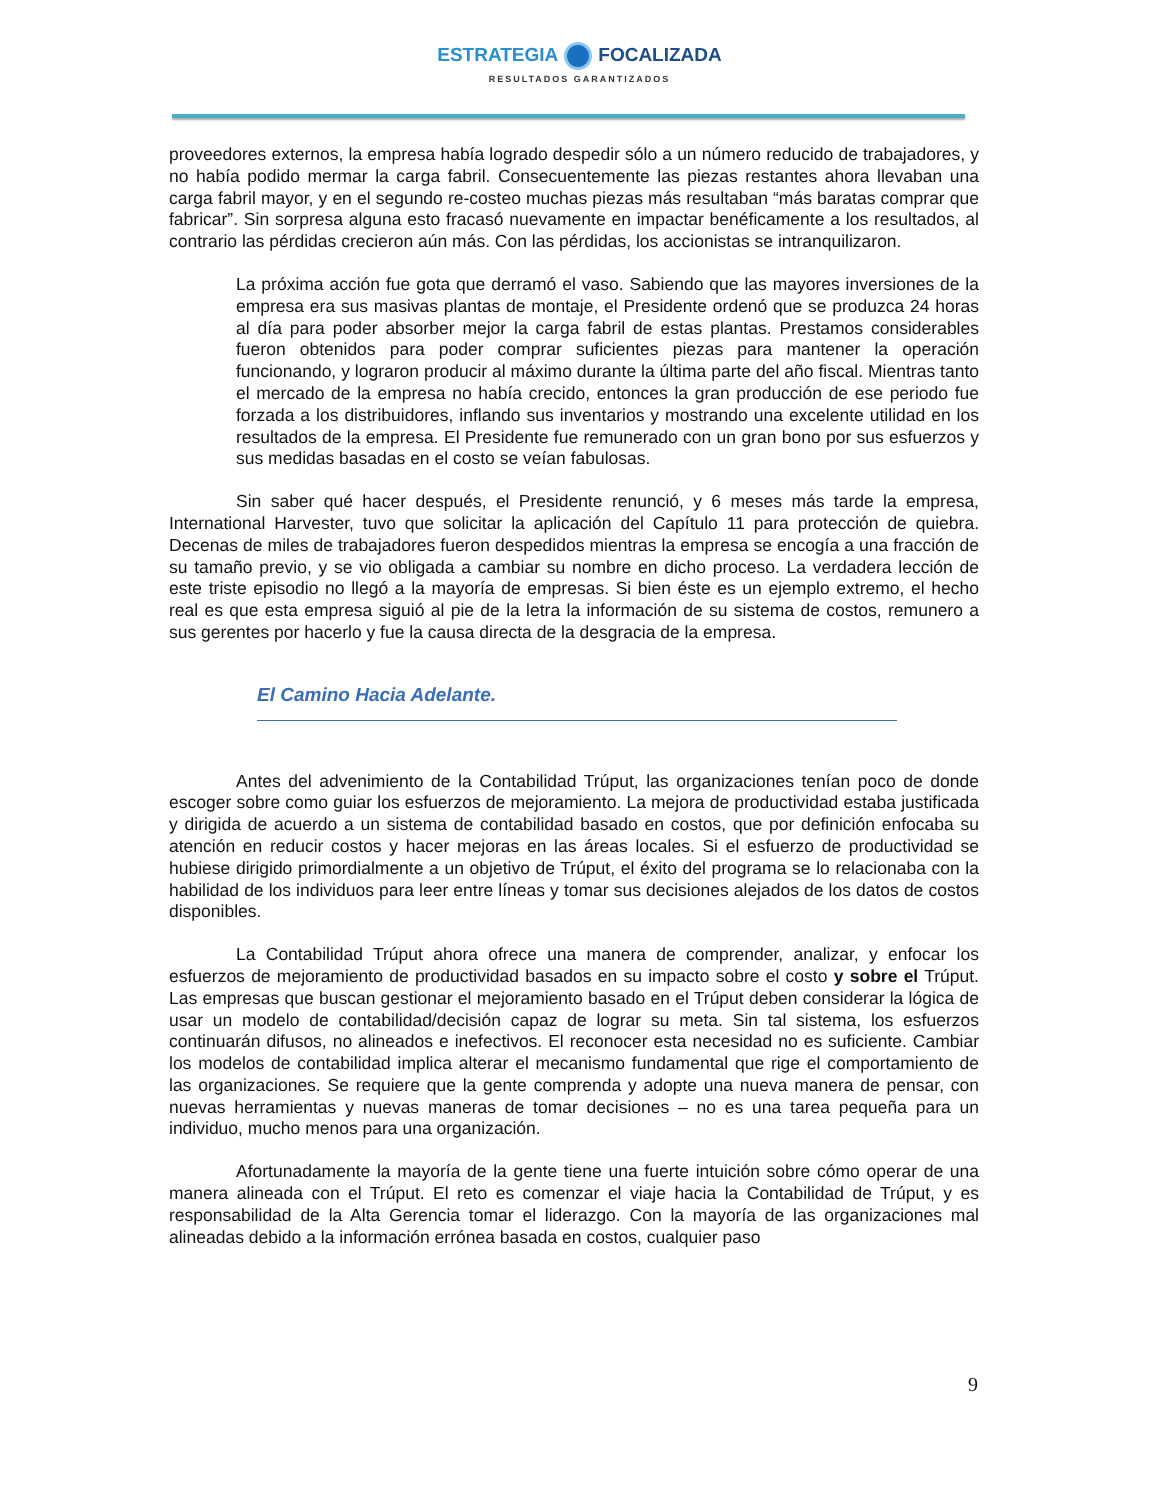ESTRATEGIA FOCALIZADA
RESULTADOS GARANTIZADOS
proveedores externos, la empresa había logrado despedir sólo a un número reducido de trabajadores, y no había podido mermar la carga fabril. Consecuentemente las piezas restantes ahora llevaban una carga fabril mayor, y en el segundo re-costeo muchas piezas más resultaban “más baratas comprar que fabricar”. Sin sorpresa alguna esto fracasó nuevamente en impactar benéficamente a los resultados, al contrario las pérdidas crecieron aún más. Con las pérdidas, los accionistas se intranquilizaron.
La próxima acción fue gota que derramó el vaso. Sabiendo que las mayores inversiones de la empresa era sus masivas plantas de montaje, el Presidente ordenó que se produzca 24 horas al día para poder absorber mejor la carga fabril de estas plantas. Prestamos considerables fueron obtenidos para poder comprar suficientes piezas para mantener la operación funcionando, y lograron producir al máximo durante la última parte del año fiscal. Mientras tanto el mercado de la empresa no había crecido, entonces la gran producción de ese periodo fue forzada a los distribuidores, inflando sus inventarios y mostrando una excelente utilidad en los resultados de la empresa. El Presidente fue remunerado con un gran bono por sus esfuerzos y sus medidas basadas en el costo se veían fabulosas.
Sin saber qué hacer después, el Presidente renunció, y 6 meses más tarde la empresa, International Harvester, tuvo que solicitar la aplicación del Capítulo 11 para protección de quiebra. Decenas de miles de trabajadores fueron despedidos mientras la empresa se encogía a una fracción de su tamaño previo, y se vio obligada a cambiar su nombre en dicho proceso. La verdadera lección de este triste episodio no llegó a la mayoría de empresas. Si bien éste es un ejemplo extremo, el hecho real es que esta empresa siguió al pie de la letra la información de su sistema de costos, remunero a sus gerentes por hacerlo y fue la causa directa de la desgracia de la empresa.
El Camino Hacia Adelante.
Antes del advenimiento de la Contabilidad Trúput, las organizaciones tenían poco de donde escoger sobre como guiar los esfuerzos de mejoramiento. La mejora de productividad estaba justificada y dirigida de acuerdo a un sistema de contabilidad basado en costos, que por definición enfocaba su atención en reducir costos y hacer mejoras en las áreas locales. Si el esfuerzo de productividad se hubiese dirigido primordialmente a un objetivo de Trúput, el éxito del programa se lo relacionaba con la habilidad de los individuos para leer entre líneas y tomar sus decisiones alejados de los datos de costos disponibles.
La Contabilidad Trúput ahora ofrece una manera de comprender, analizar, y enfocar los esfuerzos de mejoramiento de productividad basados en su impacto sobre el costo y sobre el Trúput. Las empresas que buscan gestionar el mejoramiento basado en el Trúput deben considerar la lógica de usar un modelo de contabilidad/decisión capaz de lograr su meta. Sin tal sistema, los esfuerzos continuarán difusos, no alineados e inefectivos. El reconocer esta necesidad no es suficiente. Cambiar los modelos de contabilidad implica alterar el mecanismo fundamental que rige el comportamiento de las organizaciones. Se requiere que la gente comprenda y adopte una nueva manera de pensar, con nuevas herramientas y nuevas maneras de tomar decisiones – no es una tarea pequeña para un individuo, mucho menos para una organización.
Afortunadamente la mayoría de la gente tiene una fuerte intuición sobre cómo operar de una manera alineada con el Trúput. El reto es comenzar el viaje hacia la Contabilidad de Trúput, y es responsabilidad de la Alta Gerencia tomar el liderazgo. Con la mayoría de las organizaciones mal alineadas debido a la información errónea basada en costos, cualquier paso
9